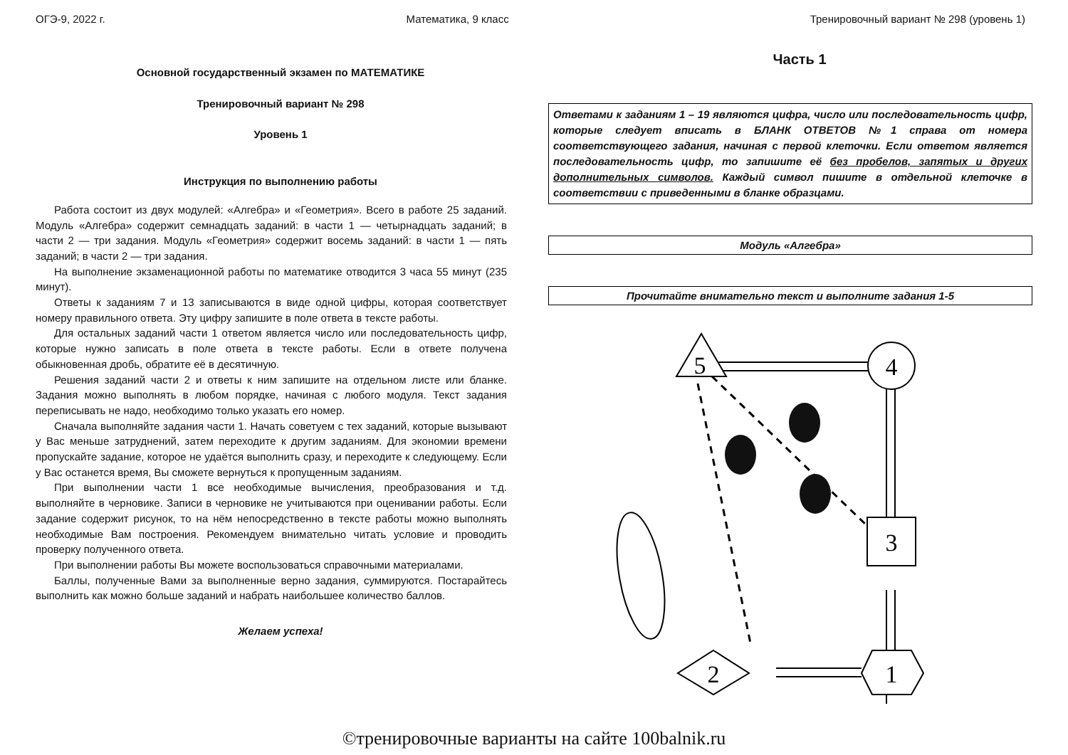ОГЭ-9, 2022 г. Математика, 9 класс Тренировочный вариант № 298 (уровень 1)
Основной государственный экзамен по МАТЕМАТИКЕ
Тренировочный вариант № 298
Уровень 1
Инструкция по выполнению работы
Работа состоит из двух модулей: «Алгебра» и «Геометрия». Всего в работе 25 заданий. Модуль «Алгебра» содержит семнадцать заданий: в части 1 — четырнадцать заданий; в части 2 — три задания. Модуль «Геометрия» содержит восемь заданий: в части 1 — пять заданий; в части 2 — три задания.
На выполнение экзаменационной работы по математике отводится 3 часа 55 минут (235 минут).
Ответы к заданиям 7 и 13 записываются в виде одной цифры, которая соответствует номеру правильного ответа. Эту цифру запишите в поле ответа в тексте работы.
Для остальных заданий части 1 ответом является число или последовательность цифр, которые нужно записать в поле ответа в тексте работы. Если в ответе получена обыкновенная дробь, обратите её в десятичную.
Решения заданий части 2 и ответы к ним запишите на отдельном листе или бланке. Задания можно выполнять в любом порядке, начиная с любого модуля. Текст задания переписывать не надо, необходимо только указать его номер.
Сначала выполняйте задания части 1. Начать советуем с тех заданий, которые вызывают у Вас меньше затруднений, затем переходите к другим заданиям. Для экономии времени пропускайте задание, которое не удаётся выполнить сразу, и переходите к следующему. Если у Вас останется время, Вы сможете вернуться к пропущенным заданиям.
При выполнении части 1 все необходимые вычисления, преобразования и т.д. выполняйте в черновике. Записи в черновике не учитываются при оценивании работы. Если задание содержит рисунок, то на нём непосредственно в тексте работы можно выполнять необходимые Вам построения. Рекомендуем внимательно читать условие и проводить проверку полученного ответа.
При выполнении работы Вы можете воспользоваться справочными материалами.
Баллы, полученные Вами за выполненные верно задания, суммируются. Постарайтесь выполнить как можно больше заданий и набрать наибольшее количество баллов.
Желаем успеха!
Часть 1
Ответами к заданиям 1 – 19 являются цифра, число или последовательность цифр, которые следует вписать в БЛАНК ОТВЕТОВ №1 справа от номера соответствующего задания, начиная с первой клеточки. Если ответом является последовательность цифр, то запишите её без пробелов, запятых и других дополнительных символов. Каждый символ пишите в отдельной клеточке в соответствии с приведенными в бланке образцами.
Модуль «Алгебра»
Прочитайте внимательно текст и выполните задания 1-5
5
4
3
2
1
©тренировочные варианты на сайте 100balnik.ru